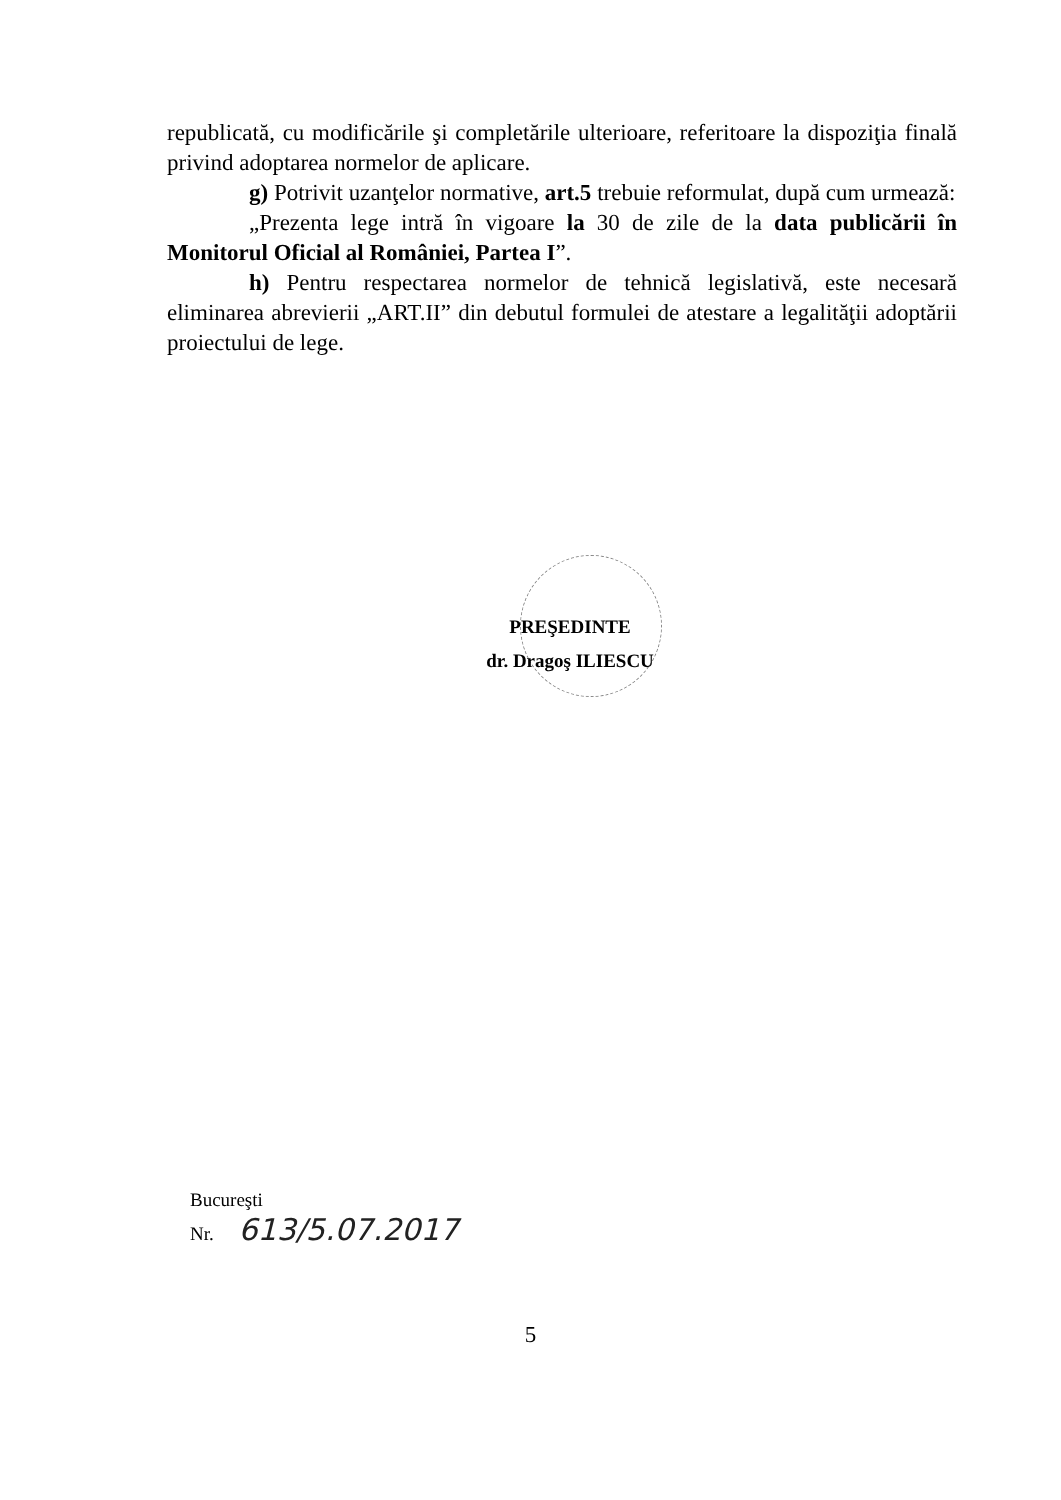republicată, cu modificările şi completările ulterioare, referitoare la dispoziţia finală privind adoptarea normelor de aplicare.
g) Potrivit uzanţelor normative, art.5 trebuie reformulat, după cum urmează:
„Prezenta lege intră în vigoare la 30 de zile de la data publicării în Monitorul Oficial al României, Partea I”.
h) Pentru respectarea normelor de tehnică legislativă, este necesară eliminarea abrevierii „ART.II” din debutul formulei de atestare a legalităţii adoptării proiectului de lege.
PREŞEDINTE
dr. Dragoş ILIESCU
Bucureşti
Nr. 613/5.07.2017
5